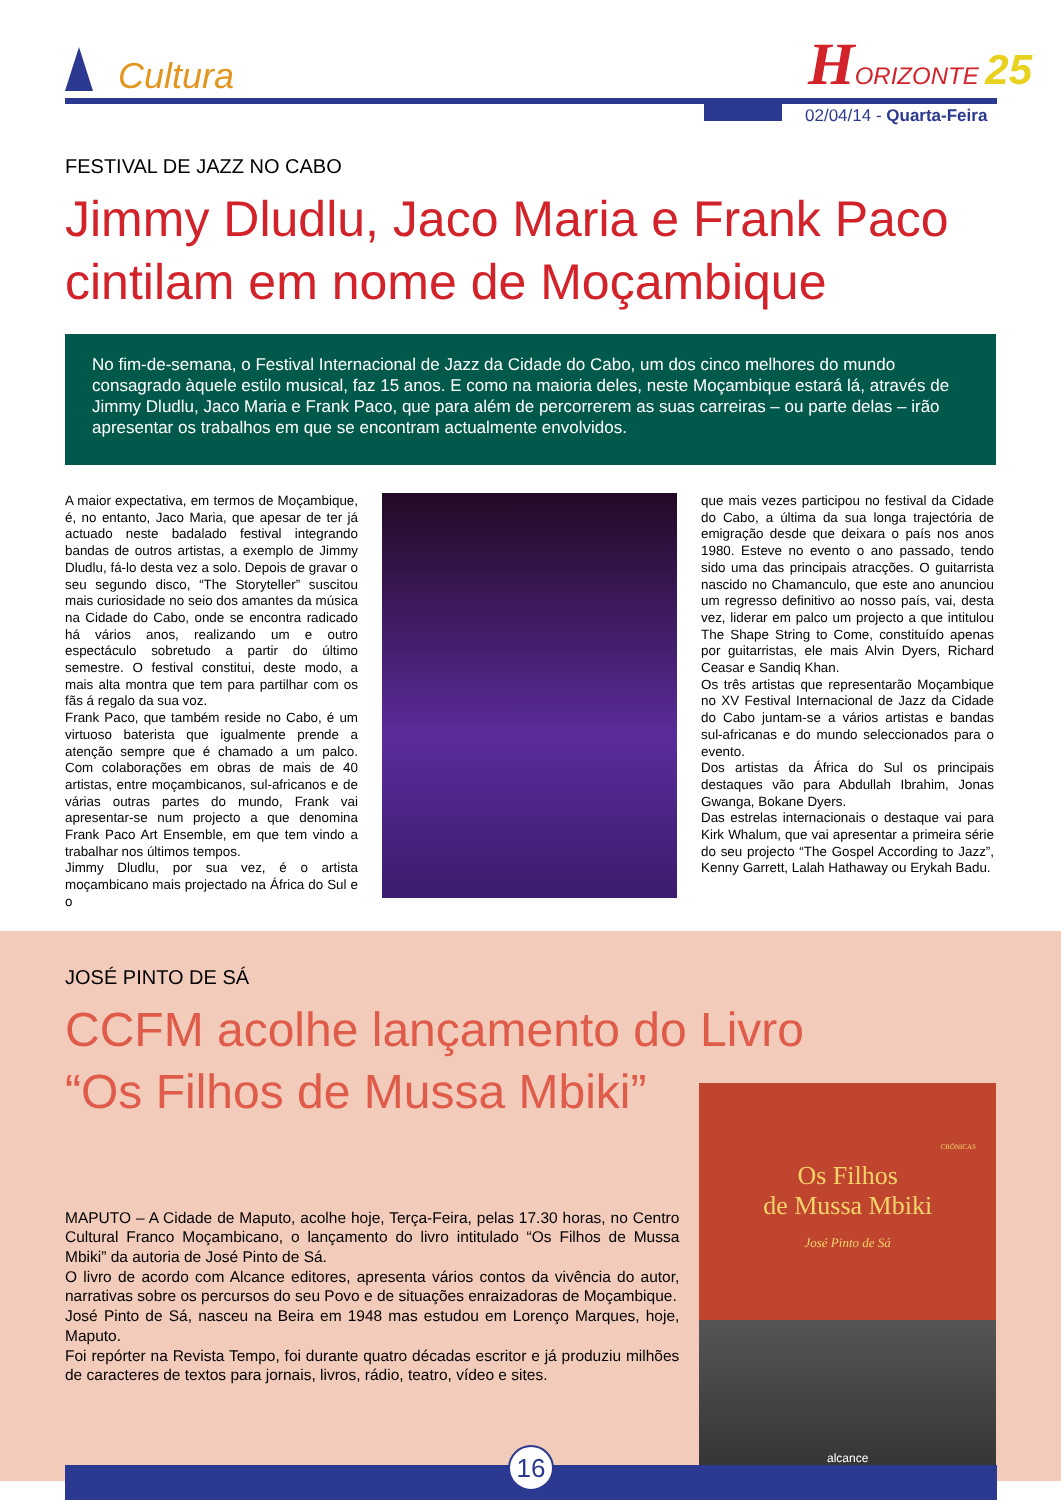Cultura
HORIZONTE 25
02/04/14 - Quarta-Feira
FESTIVAL DE JAZZ NO CABO
Jimmy Dludlu, Jaco Maria e Frank Paco cintilam em nome de Moçambique
No fim-de-semana, o Festival Internacional de Jazz da Cidade do Cabo, um dos cinco melhores do mundo consagrado àquele estilo musical, faz 15 anos. E como na maioria deles, neste Moçambique estará lá, através de Jimmy Dludlu, Jaco Maria e Frank Paco, que para além de percorrerem as suas carreiras – ou parte delas – irão apresentar os trabalhos em que se encontram actualmente envolvidos.
A maior expectativa, em termos de Moçambique, é, no entanto, Jaco Maria, que apesar de ter já actuado neste badalado festival integrando bandas de outros artistas, a exemplo de Jimmy Dludlu, fá-lo desta vez a solo. Depois de gravar o seu segundo disco, “The Storyteller” suscitou mais curiosidade no seio dos amantes da música na Cidade do Cabo, onde se encontra radicado há vários anos, realizando um e outro espectáculo sobretudo a partir do último semestre. O festival constitui, deste modo, a mais alta montra que tem para partilhar com os fãs á regalo da sua voz.
Frank Paco, que também reside no Cabo, é um virtuoso baterista que igualmente prende a atenção sempre que é chamado a um palco. Com colaborações em obras de mais de 40 artistas, entre moçambicanos, sul-africanos e de várias outras partes do mundo, Frank vai apresentar-se num projecto a que denomina Frank Paco Art Ensemble, em que tem vindo a trabalhar nos últimos tempos.
Jimmy Dludlu, por sua vez, é o artista moçambicano mais projectado na África do Sul e o
que mais vezes participou no festival da Cidade do Cabo, a última da sua longa trajectória de emigração desde que deixara o país nos anos 1980. Esteve no evento o ano passado, tendo sido uma das principais atracções. O guitarrista nascido no Chamanculo, que este ano anunciou um regresso definitivo ao nosso país, vai, desta vez, liderar em palco um projecto a que intitulou The Shape String to Come, constituído apenas por guitarristas, ele mais Alvin Dyers, Richard Ceasar e Sandiq Khan.
Os três artistas que representarão Moçambique no XV Festival Internacional de Jazz da Cidade do Cabo juntam-se a vários artistas e bandas sul-africanas e do mundo seleccionados para o evento.
Dos artistas da África do Sul os principais destaques vão para Abdullah Ibrahim, Jonas Gwanga, Bokane Dyers.
Das estrelas internacionais o destaque vai para Kirk Whalum, que vai apresentar a primeira série do seu projecto “The Gospel According to Jazz”, Kenny Garrett, Lalah Hathaway ou Erykah Badu.
JOSÉ PINTO DE SÁ
CCFM acolhe lançamento do Livro
“Os Filhos de Mussa Mbiki”
MAPUTO – A Cidade de Maputo, acolhe hoje, Terça-Feira, pelas 17.30 horas, no Centro Cultural Franco Moçambicano, o lançamento do livro intitulado “Os Filhos de Mussa Mbiki” da autoria de José Pinto de Sá.
O livro de acordo com Alcance editores, apresenta vários contos da vivência do autor, narrativas sobre os percursos do seu Povo e de situações enraizadoras de Moçambique.
José Pinto de Sá, nasceu na Beira em 1948 mas estudou em Lorenço Marques, hoje, Maputo.
Foi repórter na Revista Tempo, foi durante quatro décadas escritor e já produziu milhões de caracteres de textos para jornais, livros, rádio, teatro, vídeo e sites.
CRÓNICAS
Os Filhos
de Mussa Mbiki
José Pinto de Sá
alcance
16